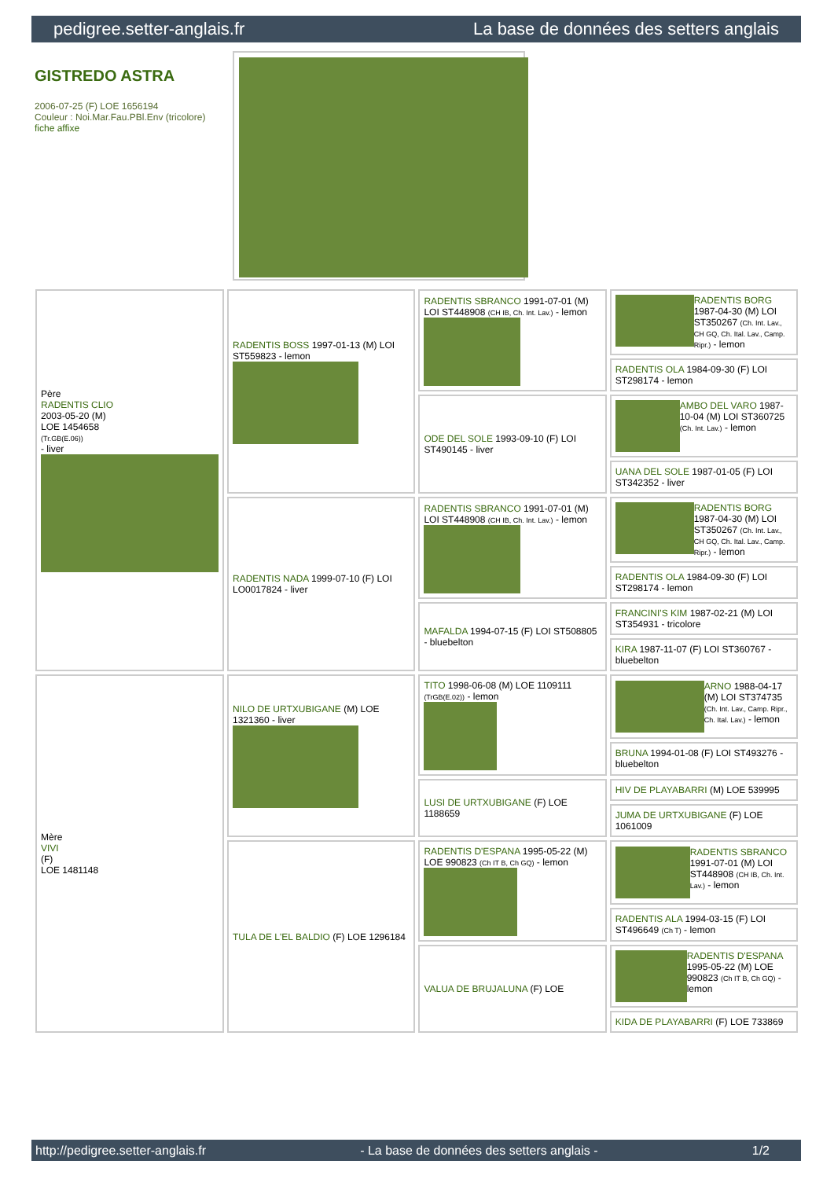pedigree.setter-anglais.fr La base de données des setters anglais
GISTREDO ASTRA
2006-07-25 (F) LOE 1656194
Couleur : Noi.Mar.Fau.PBl.Env (tricolore)
fiche affixe
| Père RADENTIS CLIO 2003-05-20 (M) LOE 1454658 (Tr.GB(E.06)) - liver | RADENTIS BOSS 1997-01-13 (M) LOI ST559823 - lemon | RADENTIS SBRANCO 1991-07-01 (M) LOI ST448908 (CH IB, Ch. Int. Lav.) - lemon | RADENTIS BORG 1987-04-30 (M) LOI ST350267 (Ch. Int. Lav., CH GQ, Ch. Ital. Lav., Camp. Ripr.) - lemon |
| | | | RADENTIS OLA 1984-09-30 (F) LOI ST298174 - lemon |
| | | ODE DEL SOLE 1993-09-10 (F) LOI ST490145 - liver | AMBO DEL VARO 1987-10-04 (M) LOI ST360725 (Ch. Int. Lav.) - lemon |
| | | | UANA DEL SOLE 1987-01-05 (F) LOI ST342352 - liver |
| | RADENTIS NADA 1999-07-10 (F) LOI LO0017824 - liver | RADENTIS SBRANCO 1991-07-01 (M) LOI ST448908 (CH IB, Ch. Int. Lav.) - lemon | RADENTIS BORG 1987-04-30 (M) LOI ST350267 (Ch. Int. Lav., CH GQ, Ch. Ital. Lav., Camp. Ripr.) - lemon |
| | | | RADENTIS OLA 1984-09-30 (F) LOI ST298174 - lemon |
| | | MAFALDA 1994-07-15 (F) LOI ST508805 - bluebelton | FRANCINI'S KIM 1987-02-21 (M) LOI ST354931 - tricolore |
| | | | KIRA 1987-11-07 (F) LOI ST360767 - bluebelton |
| Mère VIVI (F) LOE 1481148 | NILO DE URTXUBIGANE (M) LOE 1321360 - liver | TITO 1998-06-08 (M) LOE 1109111 (TrGB(E.02)) - lemon | ARNO 1988-04-17 (M) LOI ST374735 (Ch. Int. Lav., Camp. Ripr., Ch. Ital. Lav.) - lemon |
| | | | BRUNA 1994-01-08 (F) LOI ST493276 - bluebelton |
| | | LUSI DE URTXUBIGANE (F) LOE 1188659 | HIV DE PLAYABARRI (M) LOE 539995 |
| | | | JUMA DE URTXUBIGANE (F) LOE 1061009 |
| | TULA DE L'EL BALDIO (F) LOE 1296184 | RADENTIS D'ESPANA 1995-05-22 (M) LOE 990823 (Ch IT B, Ch GQ) - lemon | RADENTIS SBRANCO 1991-07-01 (M) LOI ST448908 (CH IB, Ch. Int. Lav.) - lemon |
| | | | RADENTIS ALA 1994-03-15 (F) LOI ST496649 (Ch T) - lemon |
| | | VALUA DE BRUJALUNA (F) LOE | RADENTIS D'ESPANA 1995-05-22 (M) LOE 990823 (Ch IT B, Ch GQ) - lemon |
| | | | KIDA DE PLAYABARRI (F) LOE 733869 |
http://pedigree.setter-anglais.fr - La base de données des setters anglais - 1/2